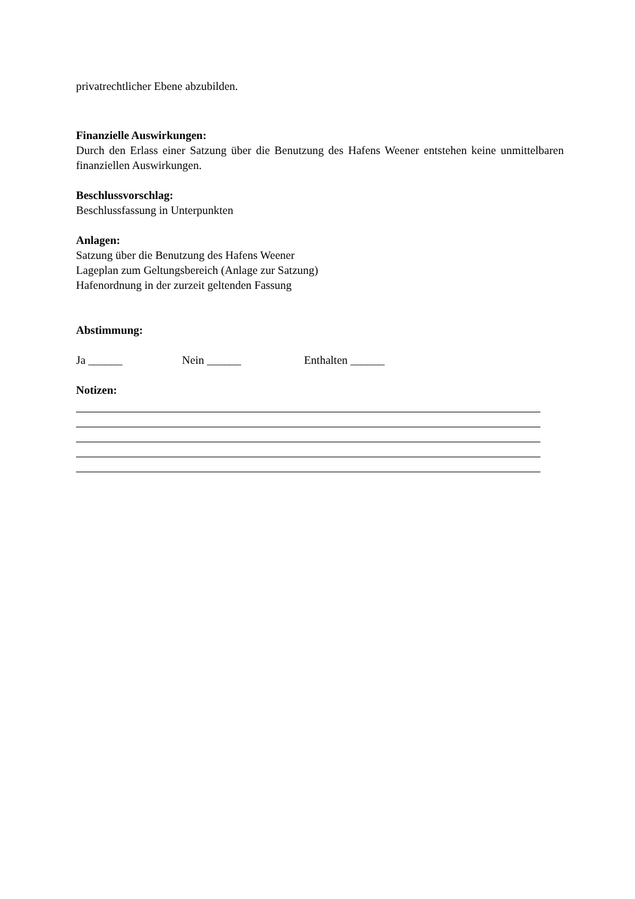privatrechtlicher Ebene abzubilden.
Finanzielle Auswirkungen:
Durch den Erlass einer Satzung über die Benutzung des Hafens Weener entstehen keine unmittelbaren finanziellen Auswirkungen.
Beschlussvorschlag:
Beschlussfassung in Unterpunkten
Anlagen:
Satzung über die Benutzung des Hafens Weener
Lageplan zum Geltungsbereich (Anlage zur Satzung)
Hafenordnung in der zurzeit geltenden Fassung
Abstimmung:
Ja ______ Nein ______ Enthalten ______
Notizen: